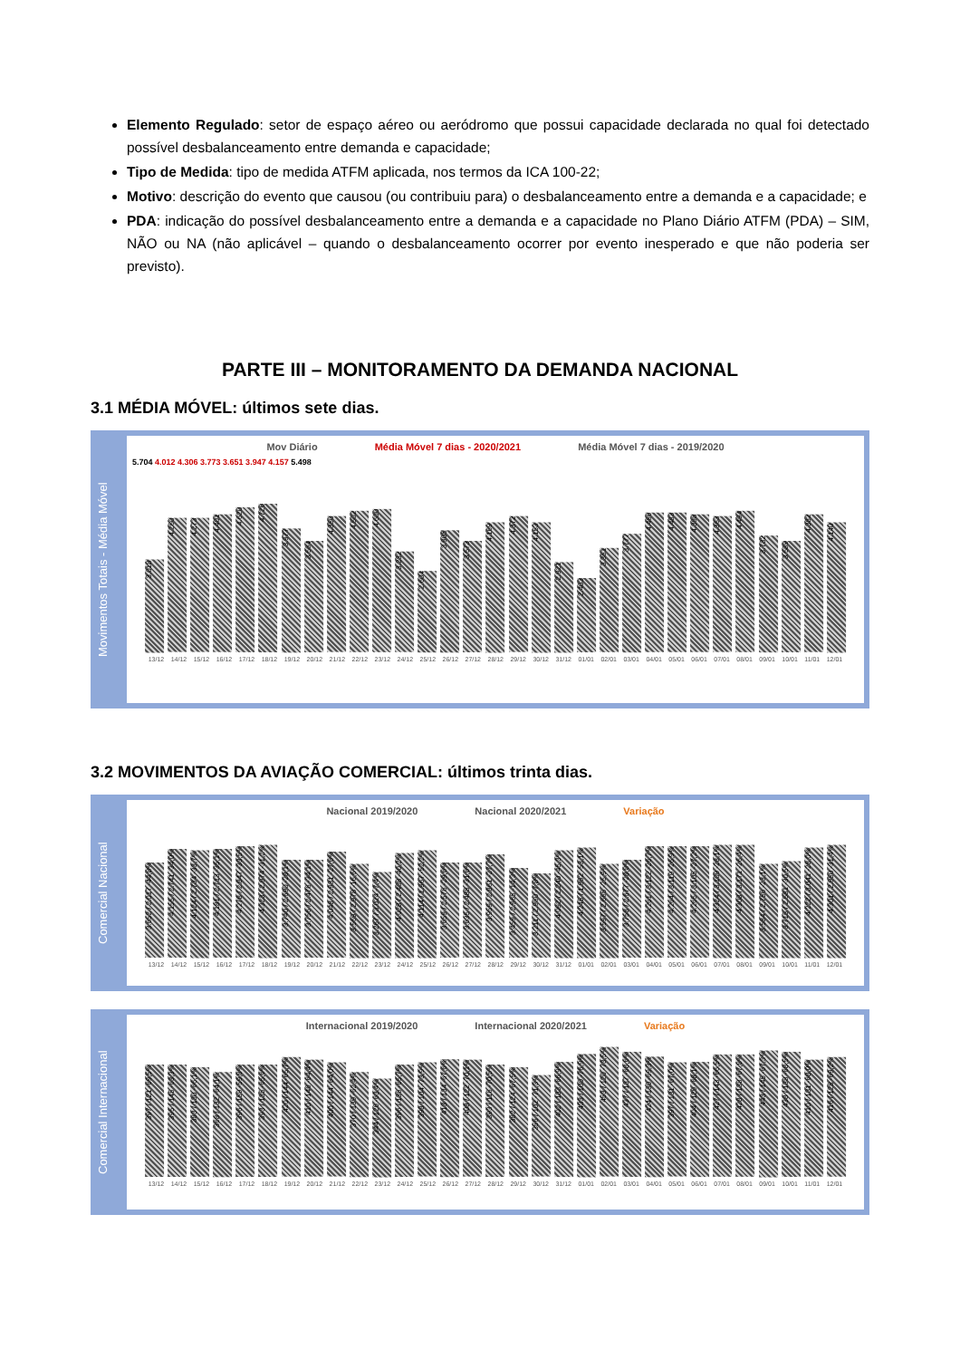Elemento Regulado: setor de espaço aéreo ou aeródromo que possui capacidade declarada no qual foi detectado possível desbalanceamento entre demanda e capacidade;
Tipo de Medida: tipo de medida ATFM aplicada, nos termos da ICA 100-22;
Motivo: descrição do evento que causou (ou contribuiu para) o desbalanceamento entre a demanda e a capacidade; e
PDA: indicação do possível desbalanceamento entre a demanda e a capacidade no Plano Diário ATFM (PDA) – SIM, NÃO ou NA (não aplicável – quando o desbalanceamento ocorrer por evento inesperado e que não poderia ser previsto).
PARTE III – MONITORAMENTO DA DEMANDA NACIONAL
3.1 MÉDIA MÓVEL: últimos sete dias.
Movimentos Totais - Média Móvel
Mov Diário Média Móvel 7 dias - 2020/2021 Média Móvel 7 dias - 2019/2020
5.704 4.012 4.306 3.773 3.651 3.947 4.157 5.498
3.018
4.260
4.273
4.401
4.620
4.726
3.977
3.564
4.350
4.502
4.600
3.232
2.604
3.905
3.573
4.169
4.372
4.153
2.921
2.403
3.351
3.777
4.466
4.483
4.398
4.363
4.494
3.732
3.589
4.382
4.140
13/12 14/12 15/12 16/12 17/12 18/12 19/12 20/12 21/12 22/12 23/12 24/12 25/12 26/12 27/12 28/12 29/12 30/12 31/12 01/01 02/01 03/01 04/01 05/01 06/01 07/01 08/01 09/01 10/01 11/01 12/01
3.2 MOVIMENTOS DA AVIAÇÃO COMERCIAL: últimos trinta dias.
Comercial Nacional
Nacional 2019/2020 Nacional 2020/2021 Variação
3.652 / 2.017 -44,8%
4.155 / 2.741 -34,0%
4.124 / 2.734 -33,7%
4.181 / 2.713 -35,1%
4.278 / 2.847 -33,5%
4.323 / 2.974 -31,2%
3.740 / 2.690 -28,1%
3.756 / 2.476 -34,1%
4.048 / 2.931 -27,6%
3.569 / 2.978 -16,6%
3.267 / 3.024 -7,4%
4.028 / 2.408 -40,2%
4.114 / 1.967 -52,2%
3.659 / 2.576 -29,6%
3.635 / 2.488 -31,6%
3.959 / 2.861 -27,7%
3.459 / 2.965 -14,3%
3.211 / 2.960 -7,8%
4.092 / 2.240 -45,3%
4.245 / 1.992 -53,1%
3.597 / 2.665 -25,9%
3.758 / 2.677 -28,8%
4.261 / 3.122 -26,7%
4.264 / 3.119 -26,9%
4.265 / 3.105 -27,2%
4.324 / 3.109 -28,1%
4.308 / 3.171 -26,4%
3.584 / 2.756 -23,1%
3.715 / 2.581 -30,5%
4.222 / 3.041 -28,0%
4.301 / 2.950 -31,4%
13/12 14/12 15/12 16/12 17/12 18/12 19/12 20/12 21/12 22/12 23/12 24/12 25/12 26/12 27/12 28/12 29/12 30/12 31/12 01/01 02/01 03/01 04/01 05/01 06/01 07/01 08/01 09/01 10/01 11/01 12/01
Comercial Internacional
Internacional 2019/2020 Internacional 2020/2021 Variação
397 / 121 -69,5%
395 / 145 -63,3%
383 / 130 -66,1%
368 / 132 -64,1%
396 / 159 -59,8%
393 / 135 -65,6%
420 / 144 -65,7%
410 / 146 -64,4%
400 / 144 -64,0%
370 / 139 -62,4%
344 / 126 -63,4%
396 / 136 -65,7%
398 / 104 -73,9%
413 / 134 -67,6%
408 / 122 -70,1%
393 / 116 -70,5%
382 / 124 -67,5%
356 / 102 -71,3%
402 / 133 -66,9%
433 / 100 -76,9%
453 / 120 -73,5%
437 / 137 -68,6%
424 / 130 -69,3%
397 / 131 -67,0%
404 / 129 -68,1%
427 / 143 -66,5%
428 / 138 -67,8%
443 / 145 -67,3%
438 / 138 -68,5%
410 / 131 -68,0%
416 / 128 -69,2%
13/12 14/12 15/12 16/12 17/12 18/12 19/12 20/12 21/12 22/12 23/12 24/12 25/12 26/12 27/12 28/12 29/12 30/12 31/12 01/01 02/01 03/01 04/01 05/01 06/01 07/01 08/01 09/01 10/01 11/01 12/01